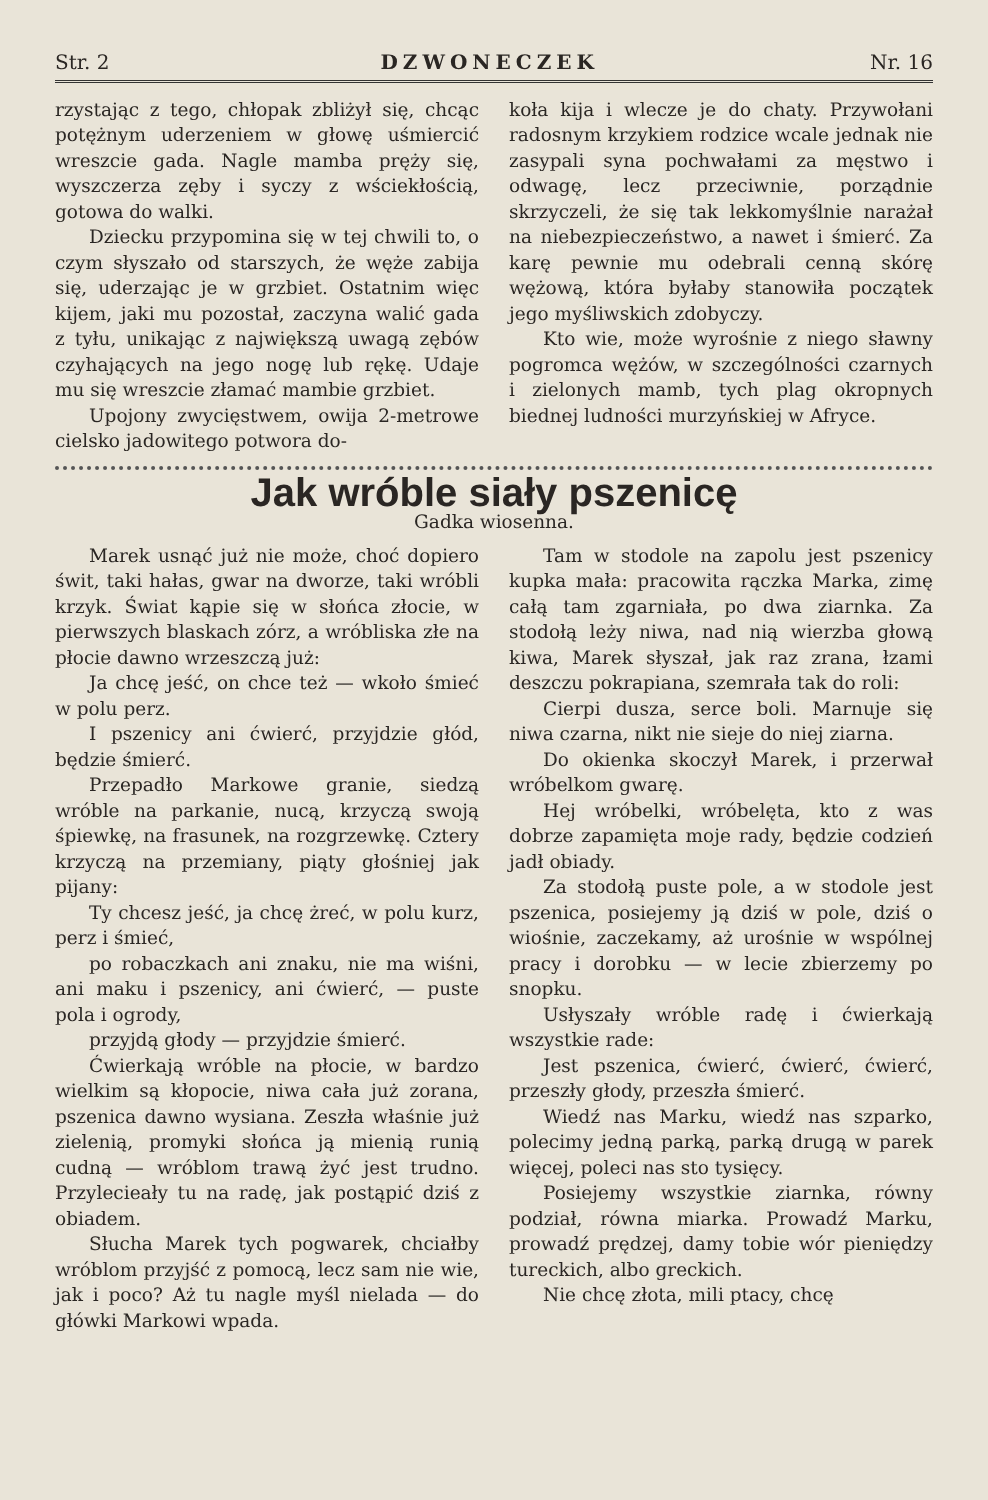Str. 2 DZWONECZEK Nr. 16
rzystając z tego, chłopak zbliżył się, chcąc potężnym uderzeniem w głowę uśmiercić wreszcie gada. Nagle mamba pręży się, wyszczerza zęby i syczy z wściekłością, gotowa do walki.
Dziecku przypomina się w tej chwili to, o czym słyszało od starszych, że węże zabija się, uderzając je w grzbiet. Ostatnim więc kijem, jaki mu pozostał, zaczyna walić gada z tyłu, unikając z największą uwagą zębów czyhających na jego nogę lub rękę. Udaje mu się wreszcie złamać mambie grzbiet.
Upojony zwycięstwem, owija 2-metrowe cielsko jadowitego potwora do-
koła kija i wlecze je do chaty. Przywołani radosnym krzykiem rodzice wcale jednak nie zasypali syna pochwałami za męstwo i odwagę, lecz przeciwnie, porządnie skrzyczeli, że się tak lekkomyślnie narażał na niebezpieczeństwo, a nawet i śmierć. Za karę pewnie mu odebrali cenną skórę wężową, która byłaby stanowiła początek jego myśliwskich zdobyczy.
Kto wie, może wyrośnie z niego sławny pogromca wężów, w szczególności czarnych i zielonych mamb, tych plag okropnych biednej ludności murzyńskiej w Afryce.
Jak wróble siały pszenicę
Gadka wiosenna.
Marek usnąć już nie może, choć dopiero świt, taki hałas, gwar na dworze, taki wróbli krzyk. Świat kąpie się w słońca złocie, w pierwszych blaskach zórz, a wróbliska złe na płocie dawno wrzeszczą już:
Ja chcę jeść, on chce też — wkoło śmieć w polu perz.
I pszenicy ani ćwierć, przyjdzie głód, będzie śmierć.
Przepadło Markowe granie, siedzą wróble na parkanie, nucą, krzyczą swoją śpiewkę, na frasunek, na rozgrzewkę. Cztery krzyczą na przemiany, piąty głośniej jak pijany:
Ty chcesz jeść, ja chcę żreć, w polu kurz, perz i śmieć,
po robaczkach ani znaku, nie ma wiśni, ani maku i pszenicy, ani ćwierć, — puste pola i ogrody,
przyjdą głody — przyjdzie śmierć.
Ćwierkają wróble na płocie, w bardzo wielkim są kłopocie, niwa cała już zorana, pszenica dawno wysiana. Zeszła właśnie już zielenią, promyki słońca ją mienią runią cudną — wróblom trawą żyć jest trudno. Przylecieały tu na radę, jak postąpić dziś z obiadem.
Słucha Marek tych pogwarek, chciałby wróblom przyjść z pomocą, lecz sam nie wie, jak i poco? Aż tu nagle myśl nielada — do główki Markowi wpada.
Tam w stodole na zapolu jest pszenicy kupka mała: pracowita rączka Marka, zimę całą tam zgarniała, po dwa ziarnka. Za stodołą leży niwa, nad nią wierzba głową kiwa, Marek słyszał, jak raz zrana, łzami deszczu pokrapiana, szemrała tak do roli:
Cierpi dusza, serce boli. Marnuje się niwa czarna, nikt nie sieje do niej ziarna.
Do okienka skoczył Marek, i przerwał wróbelkom gwarę.
Hej wróbelki, wróbelęta, kto z was dobrze zapamięta moje rady, będzie codzień jadł obiady.
Za stodołą puste pole, a w stodole jest pszenica, posiejemy ją dziś w pole, dziś o wiośnie, zaczekamy, aż urośnie w wspólnej pracy i dorobku — w lecie zbierzemy po snopku.
Usłyszały wróble radę i ćwierkają wszystkie rade:
Jest pszenica, ćwierć, ćwierć, ćwierć, przeszły głody, przeszła śmierć.
Wiedź nas Marku, wiedź nas szparko, polecimy jedną parką, parką drugą w parek więcej, poleci nas sto tysięcy.
Posiejemy wszystkie ziarnka, równy podział, równa miarka. Prowadź Marku, prowadź prędzej, damy tobie wór pieniędzy tureckich, albo greckich.
Nie chcę złota, mili ptacy, chcę